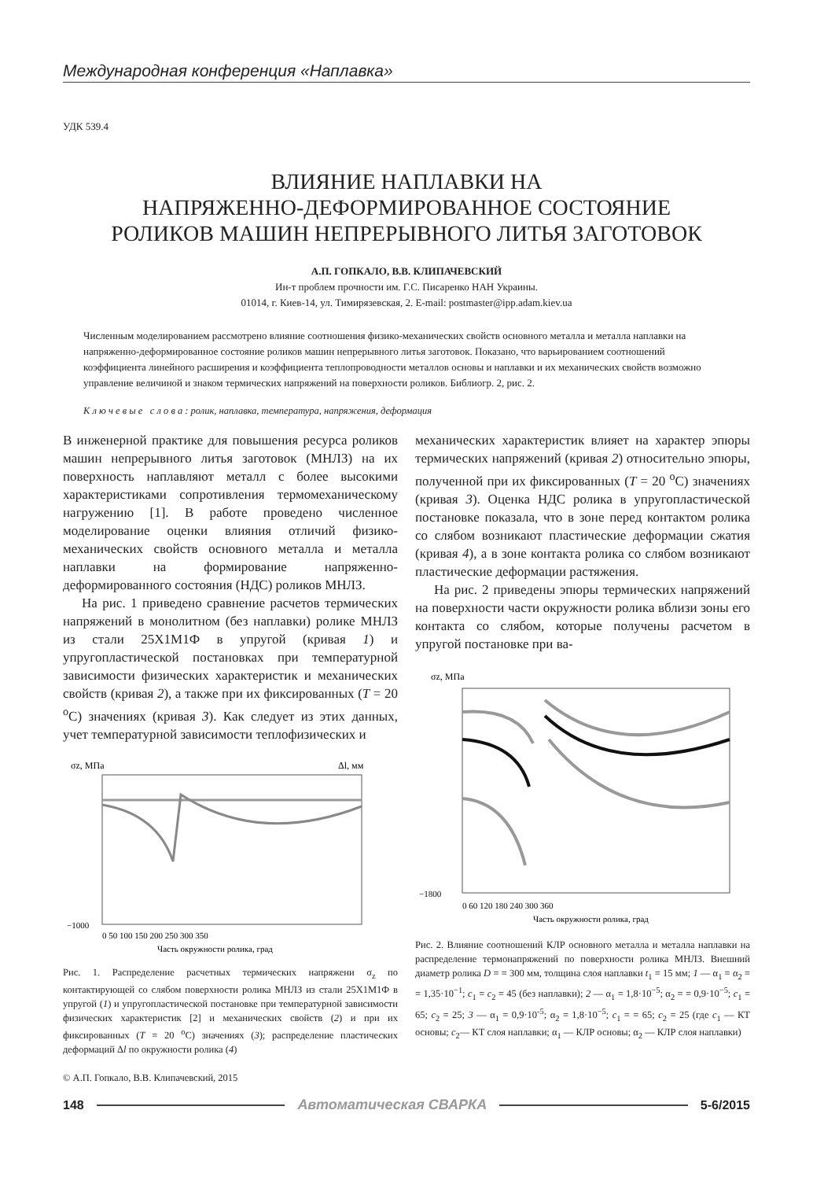Международная конференция «Наплавка»
УДК 539.4
ВЛИЯНИЕ НАПЛАВКИ НА
НАПРЯЖЕННО-ДЕФОРМИРОВАННОЕ СОСТОЯНИЕ
РОЛИКОВ МАШИН НЕПРЕРЫВНОГО ЛИТЬЯ ЗАГОТОВОК
А.П. ГОПКАЛО, В.В. КЛИПАЧЕВСКИЙ
Ин-т проблем прочности им. Г.С. Писаренко НАН Украины.
01014, г. Киев-14, ул. Тимирязевская, 2. E-mail: postmaster@ipp.adam.kiev.ua
Численным моделированием рассмотрено влияние соотношения физико-механических свойств основного металла и металла наплавки на напряженно-деформированное состояние роликов машин непрерывного литья заготовок. Показано, что варьированием соотношений коэффициента линейного расширения и коэффициента теплопроводности металлов основы и наплавки и их механических свойств возможно управление величиной и знаком термических напряжений на поверхности роликов. Библиогр. 2, рис. 2.
К л ю ч е в ы е с л о в а : ролик, наплавка, температура, напряжения, деформация
В инженерной практике для повышения ресурса роликов машин непрерывного литья заготовок (МНЛЗ) на их поверхность наплавляют металл с более высокими характеристиками сопротивления термомеханическому нагружению [1]. В работе проведено численное моделирование оценки влияния отличий физико-механических свойств основного металла и металла наплавки на формирование напряженно-деформированного состояния (НДС) роликов МНЛЗ.
На рис. 1 приведено сравнение расчетов термических напряжений в монолитном (без наплавки) ролике МНЛЗ из стали 25Х1М1Ф в упругой (кривая 1) и упругопластической постановках при температурной зависимости физических характеристик и механических свойств (кривая 2), а также при их фиксированных (T = 20 <sup>o</sup>C) значениях (кривая 3). Как следует из этих данных, учет температурной зависимости теплофизических и
σz, МПа
Δl, мм
−1000
0 50 100 150 200 250 300 350
Часть окружности ролика, град
Рис. 1. Распределение расчетных термических напряжени σ<sub>z</sub> по контактирующей со слябом поверхности ролика МНЛЗ из стали 25Х1М1Ф в упругой (1) и упругопластической постановке при температурной зависимости физических характеристик [2] и механических свойств (2) и при их фиксированных (T = 20 <sup>o</sup>C) значениях (3); распределение пластических деформаций Δl по окружности ролика (4)
© А.П. Гопкало, В.В. Клипачевский, 2015
механических характеристик влияет на характер эпюры термических напряжений (кривая 2) относительно эпюры, полученной при их фиксированных (T = 20 <sup>o</sup>C) значениях (кривая 3). Оценка НДС ролика в упругопластической постановке показала, что в зоне перед контактом ролика со слябом возникают пластические деформации сжатия (кривая 4), а в зоне контакта ролика со слябом возникают пластические деформации растяжения.
На рис. 2 приведены эпюры термических напряжений на поверхности части окружности ролика вблизи зоны его контакта со слябом, которые получены расчетом в упругой постановке при ва-
σz, МПа
−1800
0 60 120 180 240 300 360
Часть окружности ролика, град
Рис. 2. Влияние соотношений КЛР основного металла и металла наплавки на распределение термонапряжений по поверхности ролика МНЛЗ. Внешний диаметр ролика D = = 300 мм, толщина слоя наплавки t<sub>1</sub> = 15 мм; 1 — α<sub>1</sub> = α<sub>2</sub> = = 1,35·10<sup>−1</sup>; c<sub>1</sub> = c<sub>2</sub> = 45 (без наплавки); 2 — α<sub>1</sub> = 1,8·10<sup>−5</sup>; α<sub>2</sub> = = 0,9·10<sup>−5</sup>; c<sub>1</sub> = 65; c<sub>2</sub> = 25; 3 — α<sub>1</sub> = 0,9·10<sup>-5</sup>; α<sub>2</sub> = 1,8·10<sup>−5</sup>; c<sub>1</sub> = = 65; c<sub>2</sub> = 25 (где c<sub>1</sub> — КТ основы; c<sub>2</sub>— КТ слоя наплавки; α<sub>1</sub> — КЛР основы; α<sub>2</sub> — КЛР слоя наплавки)
148 Автоматическая СВАРКА 5-6/2015